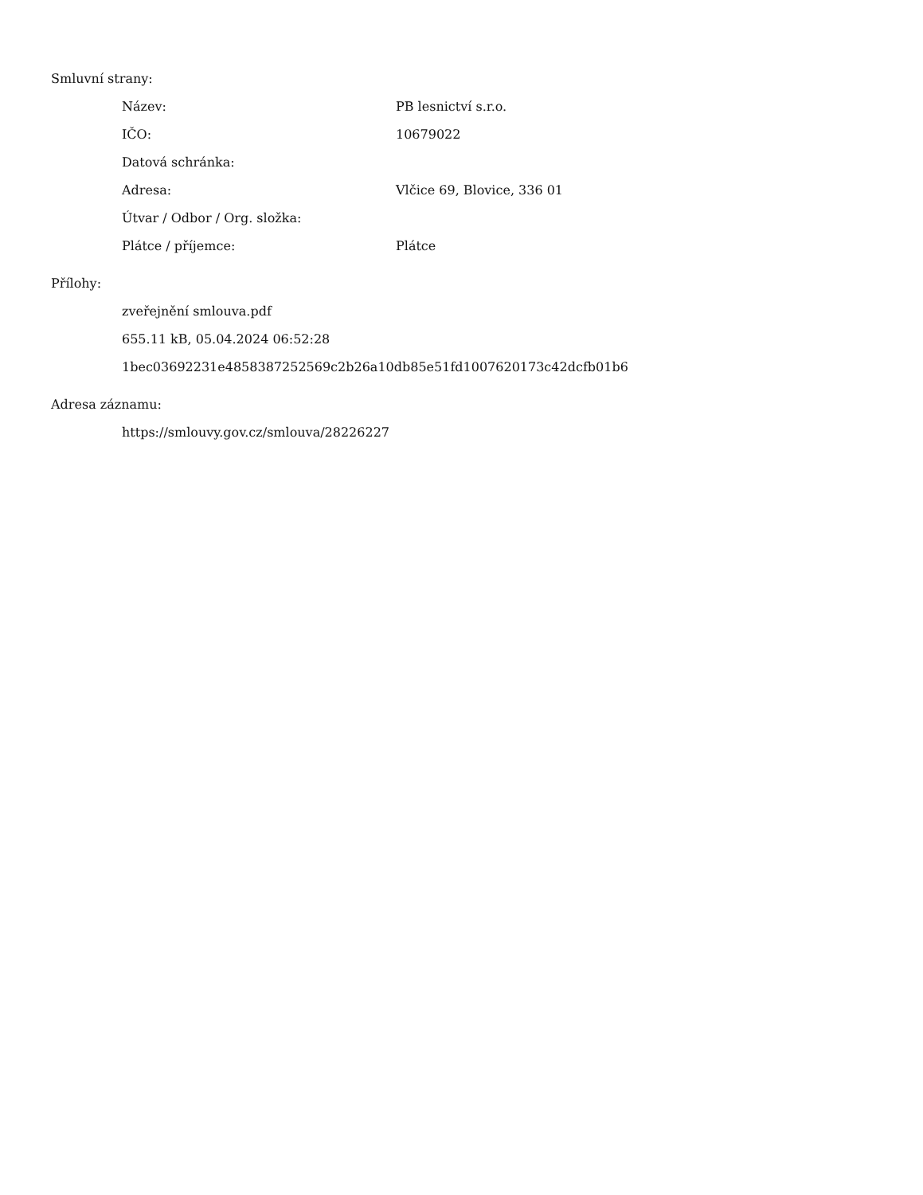Smluvní strany:
| Název: | PB lesnictví s.r.o. |
| IČO: | 10679022 |
| Datová schránka: | |
| Adresa: | Vlčice 69, Blovice, 336 01 |
| Útvar / Odbor / Org. složka: | |
| Plátce / příjemce: | Plátce |
Přílohy:
| zveřejnění smlouva.pdf |
| 655.11 kB, 05.04.2024 06:52:28 |
| 1bec03692231e4858387252569c2b26a10db85e51fd1007620173c42dcfb01b6 |
Adresa záznamu:
| https://smlouvy.gov.cz/smlouva/28226227 |